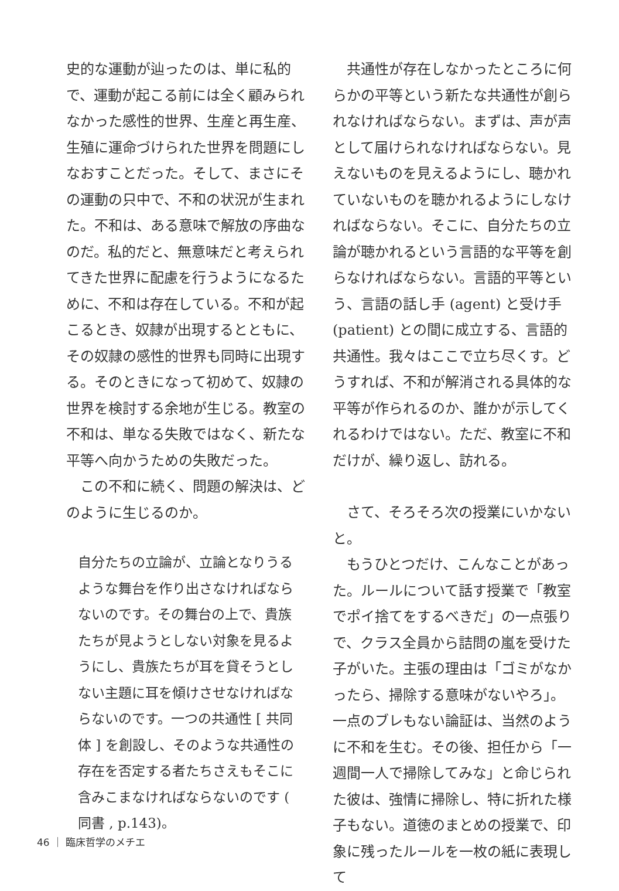史的な運動が辿ったのは、単に私的で、運動が起こる前には全く顧みられなかった感性的世界、生産と再生産、生殖に運命づけられた世界を問題にしなおすことだった。そして、まさにその運動の只中で、不和の状況が生まれた。不和は、ある意味で解放の序曲なのだ。私的だと、無意味だと考えられてきた世界に配慮を行うようになるために、不和は存在している。不和が起こるとき、奴隷が出現するとともに、その奴隷の感性的世界も同時に出現する。そのときになって初めて、奴隷の世界を検討する余地が生じる。教室の不和は、単なる失敗ではなく、新たな平等へ向かうための失敗だった。
　この不和に続く、問題の解決は、どのように生じるのか。
自分たちの立論が、立論となりうるような舞台を作り出さなければならないのです。その舞台の上で、貴族たちが見ようとしない対象を見るようにし、貴族たちが耳を貸そうとしない主題に耳を傾けさせなければならないのです。一つの共通性 [ 共同体 ] を創設し、そのような共通性の存在を否定する者たちさえもそこに含みこまなければならないのです ( 同書 , p.143)。
　共通性が存在しなかったところに何らかの平等という新たな共通性が創られなければならない。まずは、声が声として届けられなければならない。見えないものを見えるようにし、聴かれていないものを聴かれるようにしなければならない。そこに、自分たちの立論が聴かれるという言語的な平等を創らなければならない。言語的平等という、言語の話し手 (agent) と受け手 (patient) との間に成立する、言語的共通性。我々はここで立ち尽くす。どうすれば、不和が解消される具体的な平等が作られるのか、誰かが示してくれるわけではない。ただ、教室に不和だけが、繰り返し、訪れる。
　さて、そろそろ次の授業にいかないと。
　もうひとつだけ、こんなことがあった。ルールについて話す授業で「教室でポイ捨てをするべきだ」の一点張りで、クラス全員から詰問の嵐を受けた子がいた。主張の理由は「ゴミがなかったら、掃除する意味がないやろ」。一点のブレもない論証は、当然のように不和を生む。その後、担任から「一週間一人で掃除してみな」と命じられた彼は、強情に掃除し、特に折れた様子もない。道徳のまとめの授業で、印象に残ったルールを一枚の紙に表現して
46 ｜ 臨床哲学のメチエ